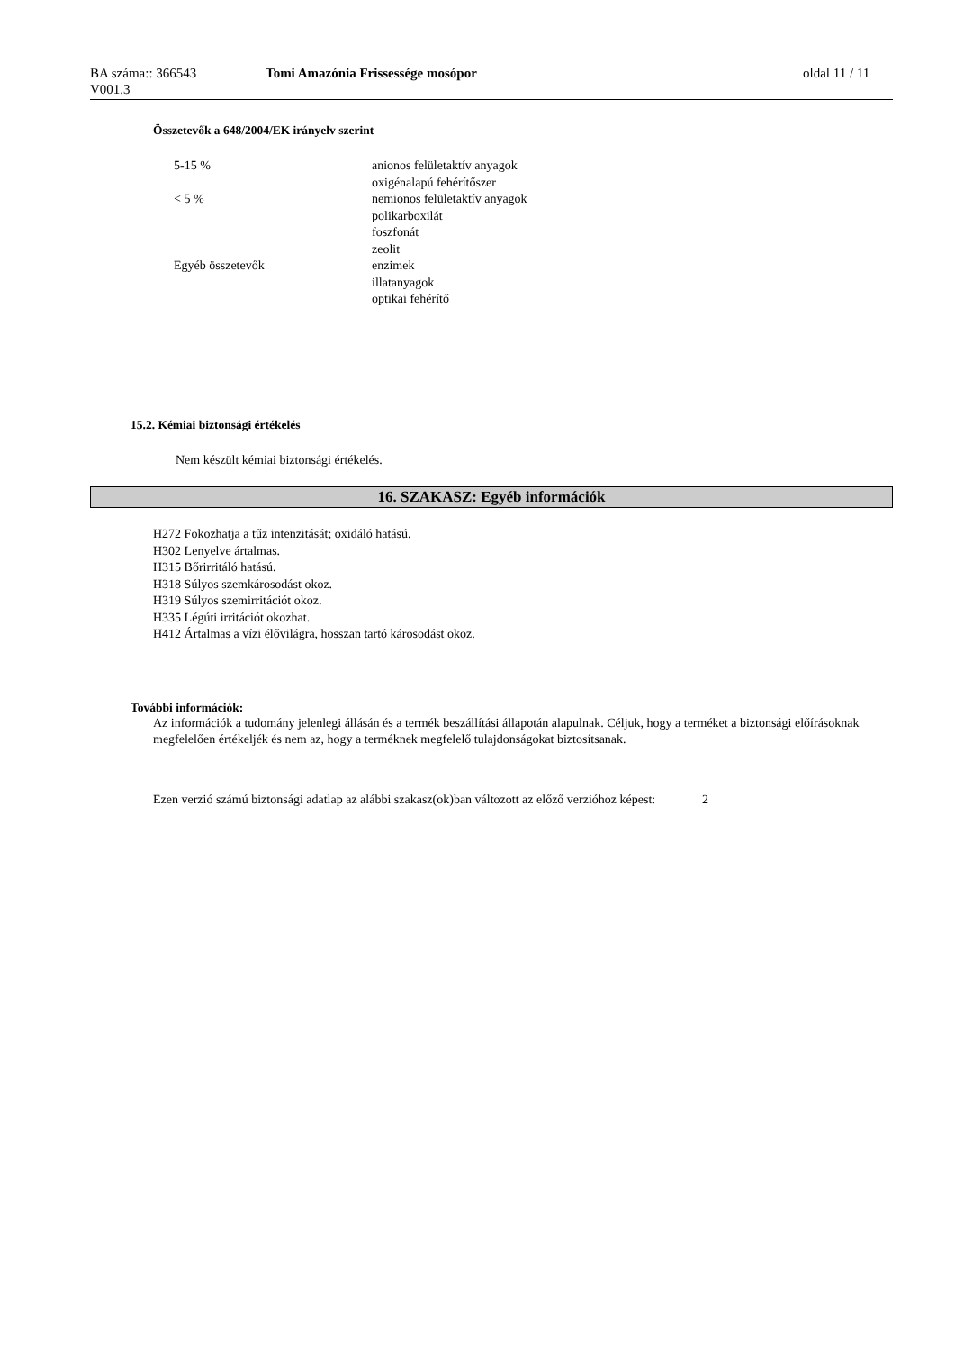BA száma:: 366543
V001.3
Tomi Amazónia Frissessége mosópor
oldal 11 / 11
Összetevők a 648/2004/EK irányelv szerint
| 5-15 % | anionos felületaktív anyagok oxigénalapú fehérítőszer |
| < 5 % | nemionos felületaktív anyagok polikarboxilát foszfonát zeolit |
| Egyéb összetevők | enzimek illatanyagok optikai fehérítő |
15.2. Kémiai biztonsági értékelés
Nem készült kémiai biztonsági értékelés.
16. SZAKASZ: Egyéb információk
H272 Fokozhatja a tűz intenzitását; oxidáló hatású.
H302 Lenyelve ártalmas.
H315 Bőrirritáló hatású.
H318 Súlyos szemkárosodást okoz.
H319 Súlyos szemirritációt okoz.
H335 Légúti irritációt okozhat.
H412 Ártalmas a vízi élővilágra, hosszan tartó károsodást okoz.
További információk:
Az információk a tudomány jelenlegi állásán és a termék beszállítási állapotán alapulnak. Céljuk, hogy a terméket a biztonsági előírásoknak megfelelően értékeljék és nem az, hogy a terméknek megfelelő tulajdonságokat biztosítsanak.
Ezen verzió számú biztonsági adatlap az alábbi szakasz(ok)ban változott az előző verzióhoz képest:
2